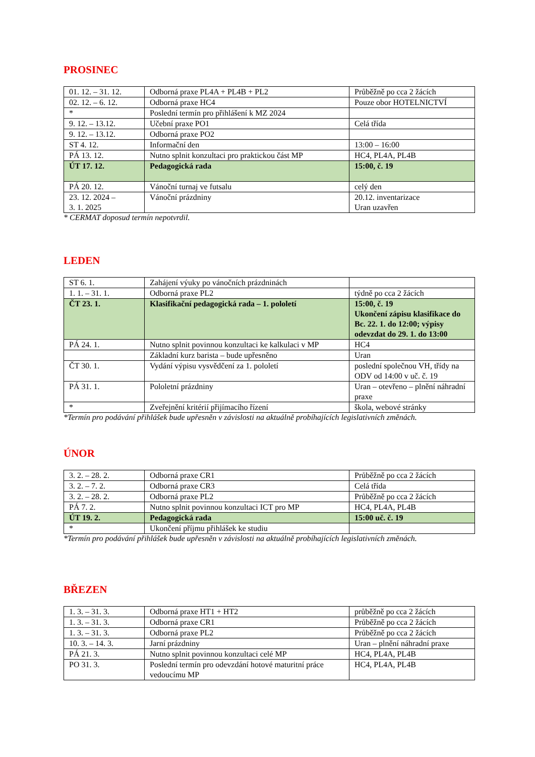PROSINEC
| 01. 12. – 31. 12. | Odborná praxe PL4A + PL4B + PL2 | Průběžně po cca 2 žácích |
| 02. 12. – 6. 12. | Odborná praxe HC4 | Pouze obor HOTELNICTVÍ |
| * | Poslední termín pro přihlášení k MZ 2024 | |
| 9. 12. – 13.12. | Učební praxe PO1 | Celá třída |
| 9. 12. – 13.12. | Odborná praxe PO2 | |
| ST 4. 12. | Informační den | 13:00 – 16:00 |
| PÁ 13. 12. | Nutno splnit konzultaci pro praktickou část MP | HC4, PL4A, PL4B |
| ÚT 17. 12. | Pedagogická rada | 15:00, č. 19 |
| PÁ 20. 12. | Vánoční turnaj ve futsalu | celý den |
| 23. 12. 2024 – 3. 1. 2025 | Vánoční prázdniny | 20.12. inventarizace Uran uzavřen |
* CERMAT doposud termín nepotvrdil.
LEDEN
| ST 6. 1. | Zahájení výuky po vánočních prázdninách | |
| 1. 1. – 31. 1. | Odborná praxe PL2 | týdně po cca 2 žácích |
| ČT 23. 1. | Klasifikační pedagogická rada – 1. pololetí | 15:00, č. 19 Ukončení zápisu klasifikace do Bc. 22. 1. do 12:00; výpisy odevzdat do 29. 1. do 13:00 |
| PÁ 24. 1. | Nutno splnit povinnou konzultaci ke kalkulaci v MP | HC4 |
| | Základní kurz barista – bude upřesněno | Uran |
| ČT 30. 1. | Vydání výpisu vysvědčení za 1. pololetí | poslední společnou VH, třídy na ODV od 14:00 v uč. č. 19 |
| PÁ 31. 1. | Pololetní prázdniny | Uran – otevřeno – plnění náhradní praxe |
| * | Zveřejnění kritérií přijímacího řízení | škola, webové stránky |
*Termín pro podávání přihlášek bude upřesněn v závislosti na aktuálně probíhajících legislativních změnách.
ÚNOR
| 3. 2. – 28. 2. | Odborná praxe CR1 | Průběžně po cca 2 žácích |
| 3. 2. – 7. 2. | Odborná praxe CR3 | Celá třída |
| 3. 2. – 28. 2. | Odborná praxe PL2 | Průběžně po cca 2 žácích |
| PÁ 7. 2. | Nutno splnit povinnou konzultaci ICT pro MP | HC4, PL4A, PL4B |
| ÚT 19. 2. | Pedagogická rada | 15:00 uč. č. 19 |
| * | Ukončení příjmu přihlášek ke studiu | |
*Termín pro podávání přihlášek bude upřesněn v závislosti na aktuálně probíhajících legislativních změnách.
BŘEZEN
| 1. 3. – 31. 3. | Odborná praxe HT1 + HT2 | průběžně po cca 2 žácích |
| 1. 3. – 31. 3. | Odborná praxe CR1 | Průběžně po cca 2 žácích |
| 1. 3. – 31. 3. | Odborná praxe PL2 | Průběžně po cca 2 žácích |
| 10. 3. – 14. 3. | Jarní prázdniny | Uran – plnění náhradní praxe |
| PÁ 21. 3. | Nutno splnit povinnou konzultaci celé MP | HC4, PL4A, PL4B |
| PO 31. 3. | Poslední termín pro odevzdání hotové maturitní práce vedoucímu MP | HC4, PL4A, PL4B |